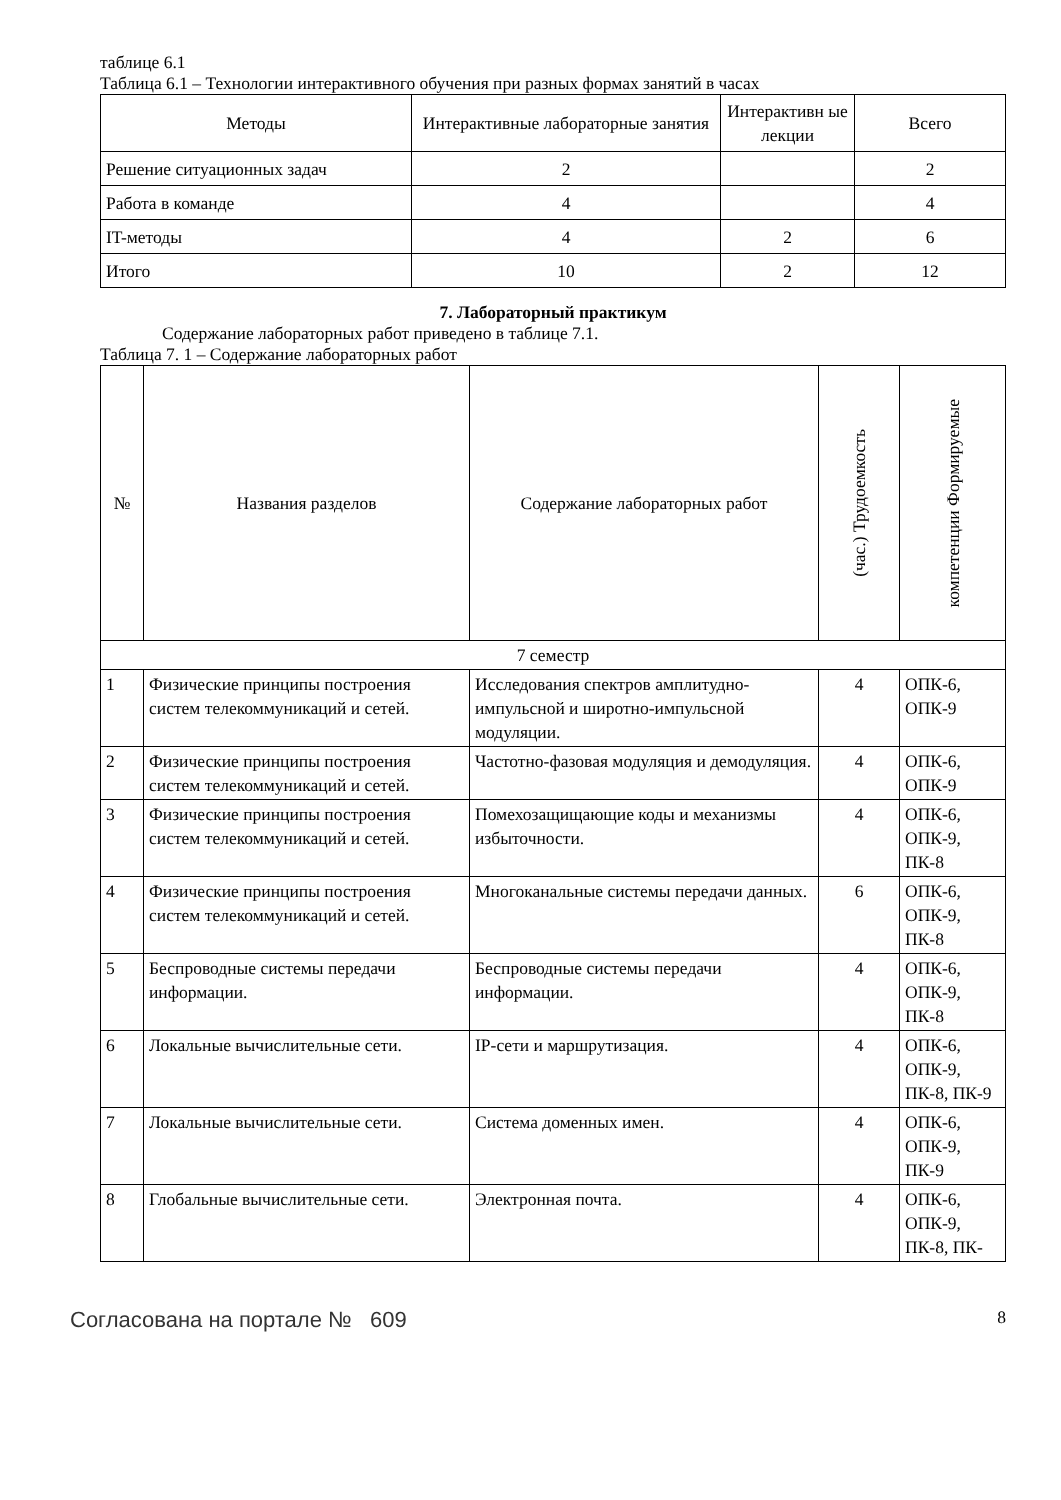таблице 6.1
Таблица 6.1 – Технологии интерактивного обучения при разных формах занятий в часах
| Методы | Интерактивные лабораторные занятия | Интерактивн ые лекции | Всего |
| --- | --- | --- | --- |
| Решение ситуационных задач | 2 | | 2 |
| Работа в команде | 4 | | 4 |
| IT-методы | 4 | 2 | 6 |
| Итого | 10 | 2 | 12 |
7. Лабораторный практикум
Содержание лабораторных работ приведено в таблице 7.1.
Таблица 7. 1 – Содержание лабораторных работ
| № | Названия разделов | Содержание лабораторных работ | (час.) Трудоемкость | компетенции Формируемые |
| --- | --- | --- | --- | --- |
| 7 семестр | | | | |
| 1 | Физические принципы построения систем телекоммуникаций и сетей. | Исследования спектров амплитудно-импульсной и широтно-импульсной модуляции. | 4 | ОПК-6, ОПК-9 |
| 2 | Физические принципы построения систем телекоммуникаций и сетей. | Частотно-фазовая модуляция и демодуляция. | 4 | ОПК-6, ОПК-9 |
| 3 | Физические принципы построения систем телекоммуникаций и сетей. | Помехозащищающие коды и механизмы избыточности. | 4 | ОПК-6, ОПК-9, ПК-8 |
| 4 | Физические принципы построения систем телекоммуникаций и сетей. | Многоканальные системы передачи данных. | 6 | ОПК-6, ОПК-9, ПК-8 |
| 5 | Беспроводные системы передачи информации. | Беспроводные системы передачи информации. | 4 | ОПК-6, ОПК-9, ПК-8 |
| 6 | Локальные вычислительные сети. | IP-сети и маршрутизация. | 4 | ОПК-6, ОПК-9, ПК-8, ПК-9 |
| 7 | Локальные вычислительные сети. | Система доменных имен. | 4 | ОПК-6, ОПК-9, ПК-9 |
| 8 | Глобальные вычислительные сети. | Электронная почта. | 4 | ОПК-6, ОПК-9, ПК-8, ПК- |
Согласована на портале № 609 8